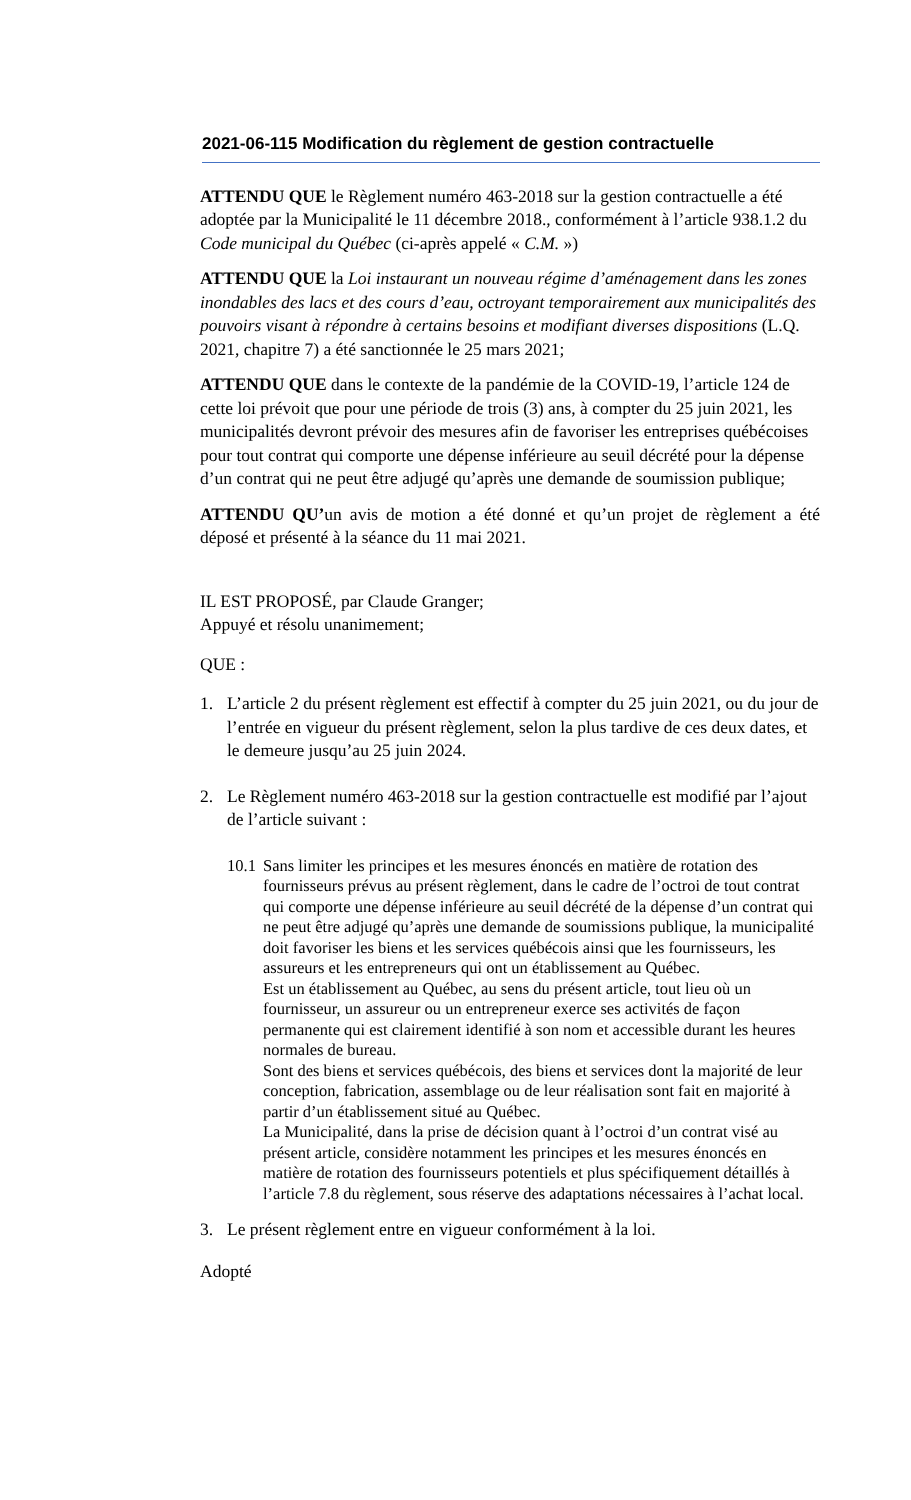2021-06-115 Modification du règlement de gestion contractuelle
ATTENDU QUE le Règlement numéro 463-2018 sur la gestion contractuelle a été adoptée par la Municipalité le 11 décembre 2018., conformément à l’article 938.1.2 du Code municipal du Québec (ci-après appelé « C.M. »)
ATTENDU QUE la Loi instaurant un nouveau régime d’aménagement dans les zones inondables des lacs et des cours d’eau, octroyant temporairement aux municipalités des pouvoirs visant à répondre à certains besoins et modifiant diverses dispositions (L.Q. 2021, chapitre 7) a été sanctionnée le 25 mars 2021;
ATTENDU QUE dans le contexte de la pandémie de la COVID-19, l’article 124 de cette loi prévoit que pour une période de trois (3) ans, à compter du 25 juin 2021, les municipalités devront prévoir des mesures afin de favoriser les entreprises québécoises pour tout contrat qui comporte une dépense inférieure au seuil décrété pour la dépense d’un contrat qui ne peut être adjugé qu’après une demande de soumission publique;
ATTENDU QU’un avis de motion a été donné et qu’un projet de règlement a été déposé et présenté à la séance du 11 mai 2021.
IL EST PROPOSÉ, par Claude Granger;
Appuyé et résolu unanimement;
QUE :
1. L’article 2 du présent règlement est effectif à compter du 25 juin 2021, ou du jour de l’entrée en vigueur du présent règlement, selon la plus tardive de ces deux dates, et le demeure jusqu’au 25 juin 2024.
2. Le Règlement numéro 463-2018 sur la gestion contractuelle est modifié par l’ajout de l’article suivant :
10.1
Sans limiter les principes et les mesures énoncés en matière de rotation des fournisseurs prévus au présent règlement, dans le cadre de l’octroi de tout contrat qui comporte une dépense inférieure au seuil décrété de la dépense d’un contrat qui ne peut être adjugé qu’après une demande de soumissions publique, la municipalité doit favoriser les biens et les services québécois ainsi que les fournisseurs, les assureurs et les entrepreneurs qui ont un établissement au Québec.
Est un établissement au Québec, au sens du présent article, tout lieu où un fournisseur, un assureur ou un entrepreneur exerce ses activités de façon permanente qui est clairement identifié à son nom et accessible durant les heures normales de bureau.
Sont des biens et services québécois, des biens et services dont la majorité de leur conception, fabrication, assemblage ou de leur réalisation sont fait en majorité à partir d’un établissement situé au Québec.
La Municipalité, dans la prise de décision quant à l’octroi d’un contrat visé au présent article, considère notamment les principes et les mesures énoncés en matière de rotation des fournisseurs potentiels et plus spécifiquement détaillés à l’article 7.8 du règlement, sous réserve des adaptations nécessaires à l’achat local.
3. Le présent règlement entre en vigueur conformément à la loi.
Adopté